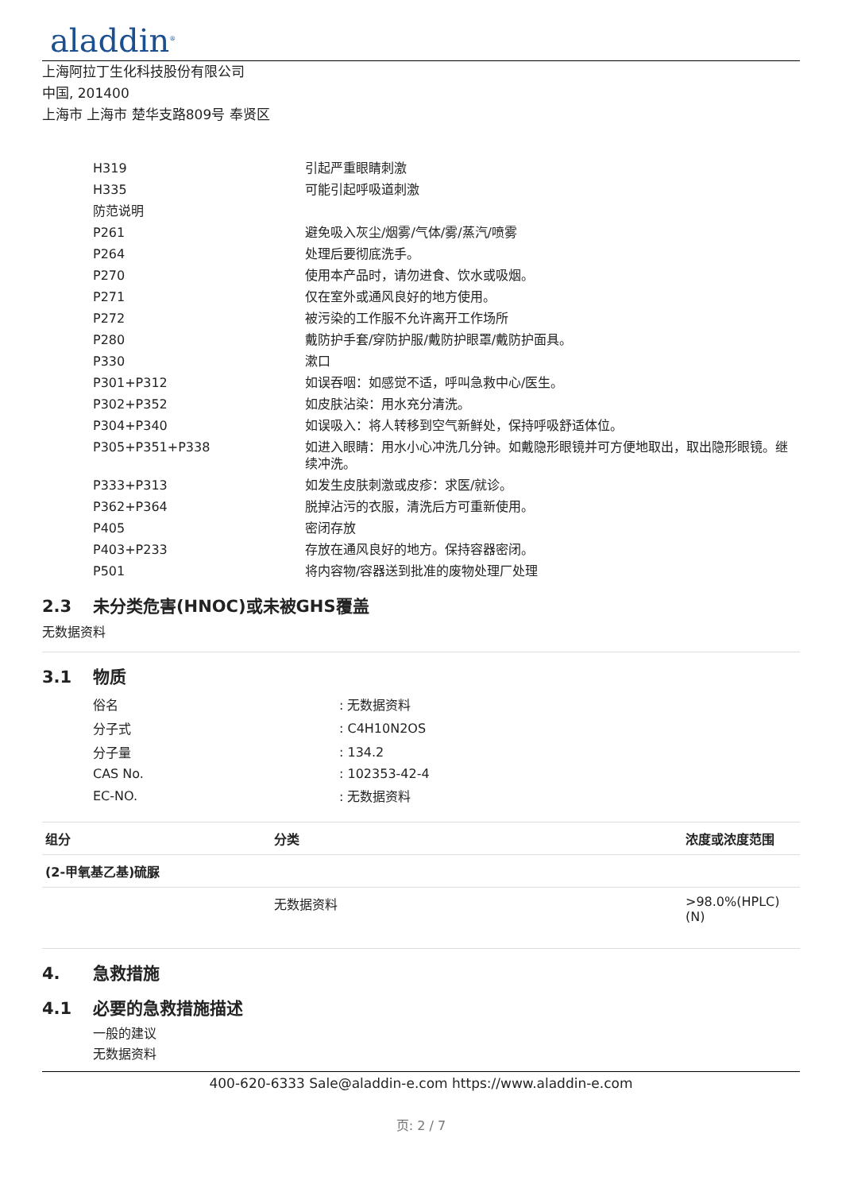aladdin<sup>®</sup>
上海阿拉丁生化科技股份有限公司
中国, 201400
上海市 上海市 楚华支路809号 奉贤区
| H319 | 引起严重眼睛刺激 |
| H335 | 可能引起呼吸道刺激 |
| 防范说明 | |
| P261 | 避免吸入灰尘/烟雾/气体/雾/蒸汽/喷雾 |
| P264 | 处理后要彻底洗手。 |
| P270 | 使用本产品时，请勿进食、饮水或吸烟。 |
| P271 | 仅在室外或通风良好的地方使用。 |
| P272 | 被污染的工作服不允许离开工作场所 |
| P280 | 戴防护手套/穿防护服/戴防护眼罩/戴防护面具。 |
| P330 | 漱口 |
| P301+P312 | 如误吞咽：如感觉不适，呼叫急救中心/医生。 |
| P302+P352 | 如皮肤沾染：用水充分清洗。 |
| P304+P340 | 如误吸入：将人转移到空气新鲜处，保持呼吸舒适体位。 |
| P305+P351+P338 | 如进入眼睛：用水小心冲洗几分钟。如戴隐形眼镜并可方便地取出，取出隐形眼镜。继续冲洗。 |
| P333+P313 | 如发生皮肤刺激或皮疹：求医/就诊。 |
| P362+P364 | 脱掉沾污的衣服，清洗后方可重新使用。 |
| P405 | 密闭存放 |
| P403+P233 | 存放在通风良好的地方。保持容器密闭。 |
| P501 | 将内容物/容器送到批准的废物处理厂处理 |
2.3 未分类危害(HNOC)或未被GHS覆盖
无数据资料
3.1 物质
| 俗名 | : 无数据资料 |
| 分子式 | : C4H10N2OS |
| 分子量 | : 134.2 |
| CAS No. | : 102353-42-4 |
| EC-NO. | : 无数据资料 |
| 组分 | 分类 | 浓度或浓度范围 |
| --- | --- | --- |
| (2-甲氧基乙基)硫脲 | | |
| | 无数据资料 | >98.0%(HPLC)(N) |
4. 急救措施
4.1 必要的急救措施描述
一般的建议
无数据资料
400-620-6333 Sale@aladdin-e.com https://www.aladdin-e.com
页: 2 / 7